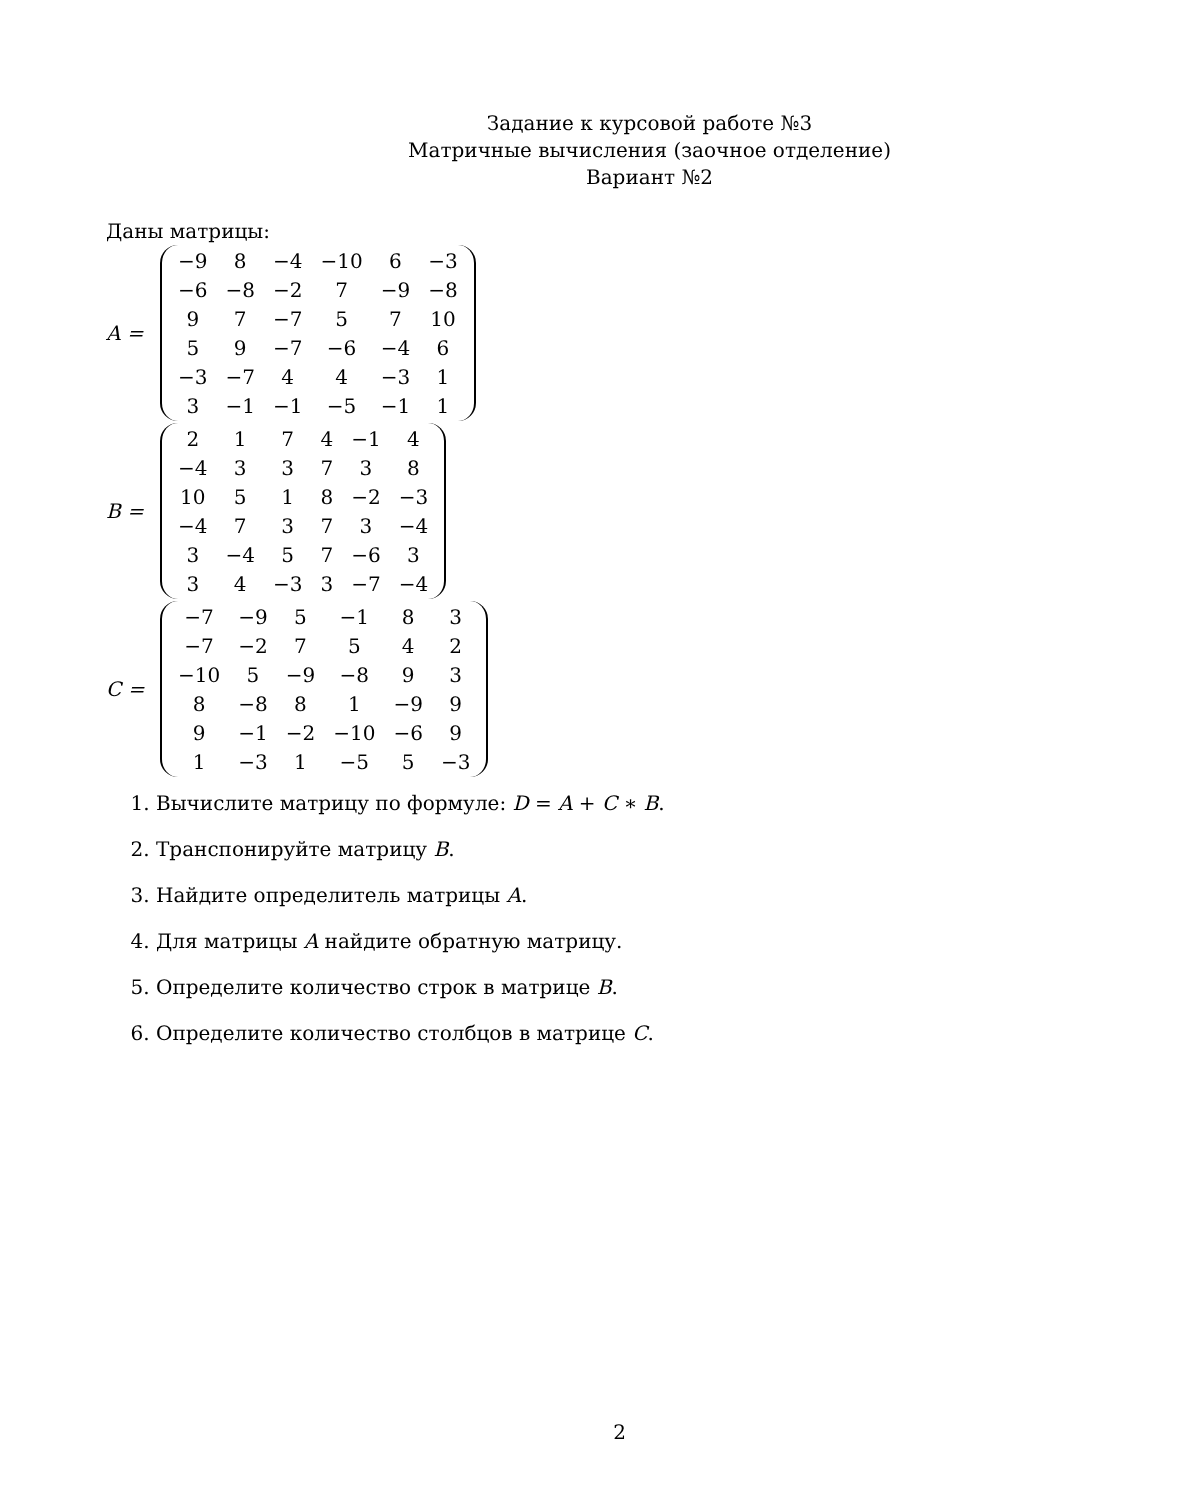Задание к курсовой работе №3
Матричные вычисления (заочное отделение)
Вариант №2
Даны матрицы:
A =
| −9 | 8 | −4 | −10 | 6 | −3 |
| −6 | −8 | −2 | 7 | −9 | −8 |
| 9 | 7 | −7 | 5 | 7 | 10 |
| 5 | 9 | −7 | −6 | −4 | 6 |
| −3 | −7 | 4 | 4 | −3 | 1 |
| 3 | −1 | −1 | −5 | −1 | 1 |
B =
| 2 | 1 | 7 | 4 | −1 | 4 |
| −4 | 3 | 3 | 7 | 3 | 8 |
| 10 | 5 | 1 | 8 | −2 | −3 |
| −4 | 7 | 3 | 7 | 3 | −4 |
| 3 | −4 | 5 | 7 | −6 | 3 |
| 3 | 4 | −3 | 3 | −7 | −4 |
C =
| −7 | −9 | 5 | −1 | 8 | 3 |
| −7 | −2 | 7 | 5 | 4 | 2 |
| −10 | 5 | −9 | −8 | 9 | 3 |
| 8 | −8 | 8 | 1 | −9 | 9 |
| 9 | −1 | −2 | −10 | −6 | 9 |
| 1 | −3 | 1 | −5 | 5 | −3 |
1. Вычислите матрицу по формуле: D = A + C ∗ B.
2. Транспонируйте матрицу B.
3. Найдите определитель матрицы A.
4. Для матрицы A найдите обратную матрицу.
5. Определите количество строк в матрице B.
6. Определите количество столбцов в матрице C.
2